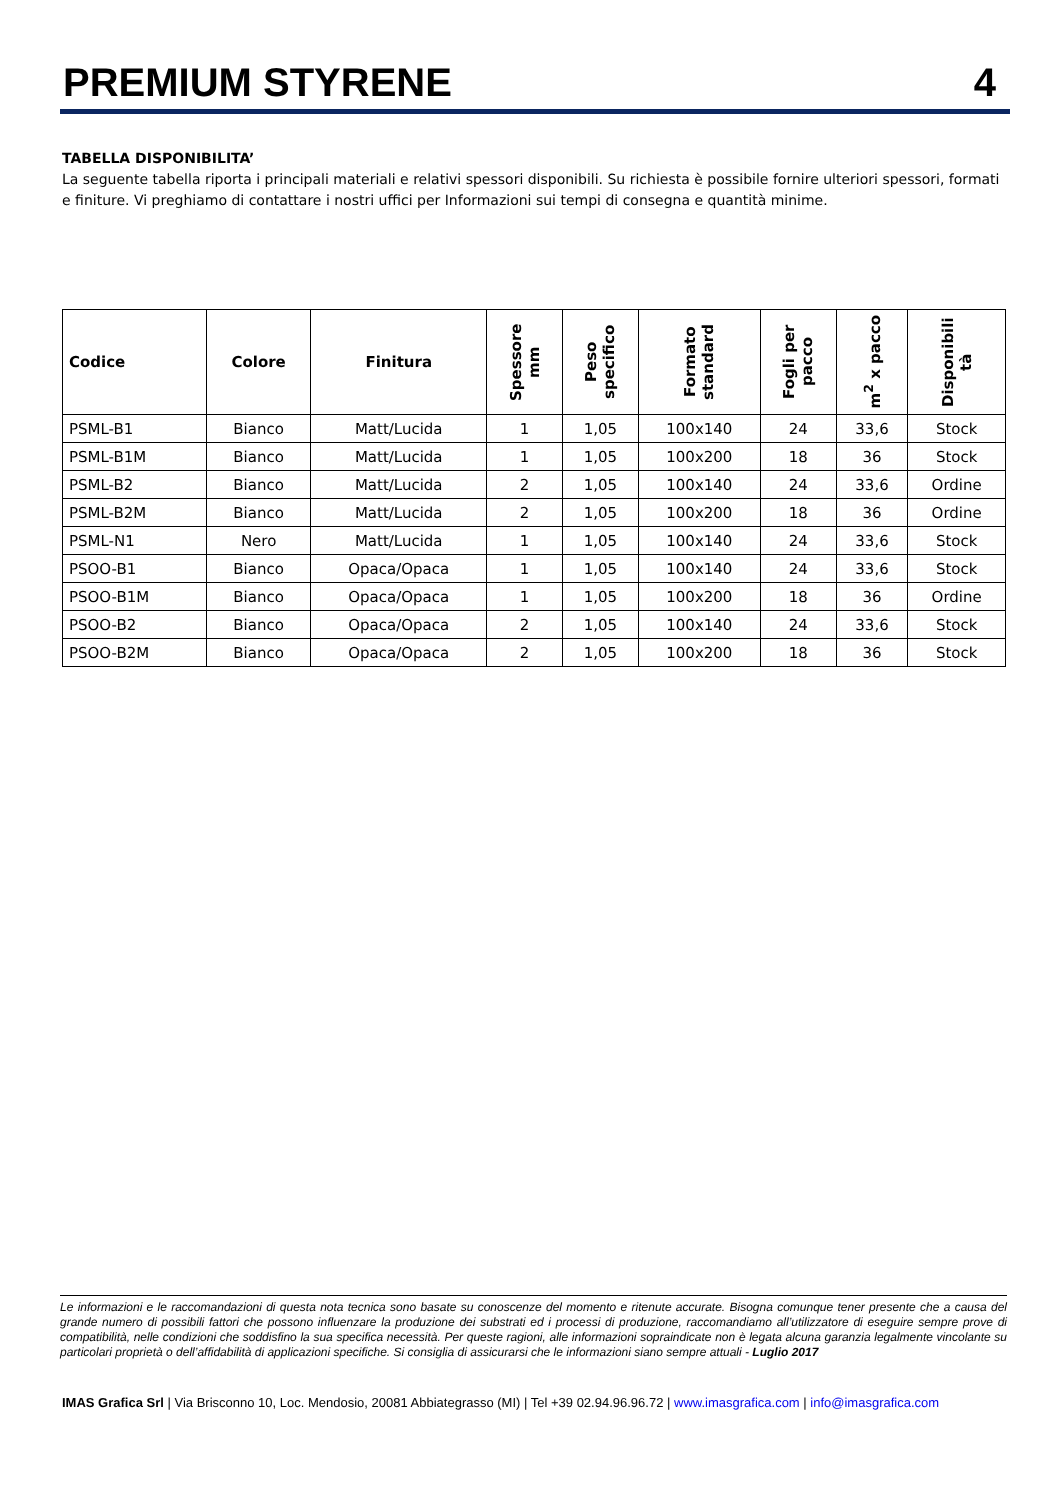PREMIUM STYRENE
4
TABELLA DISPONIBILITA’
La seguente tabella riporta i principali materiali e relativi spessori disponibili. Su richiesta è possibile fornire ulteriori spessori, formati e finiture. Vi preghiamo di contattare i nostri uffici per Informazioni sui tempi di consegna e quantità minime.
| Codice | Colore | Finitura | Spessore mm | Peso specifico | Formato standard | Fogli per pacco | m<sup>2</sup> x pacco | Disponibili tà |
| --- | --- | --- | --- | --- | --- | --- | --- | --- |
| PSML-B1 | Bianco | Matt/Lucida | 1 | 1,05 | 100x140 | 24 | 33,6 | Stock |
| PSML-B1M | Bianco | Matt/Lucida | 1 | 1,05 | 100x200 | 18 | 36 | Stock |
| PSML-B2 | Bianco | Matt/Lucida | 2 | 1,05 | 100x140 | 24 | 33,6 | Ordine |
| PSML-B2M | Bianco | Matt/Lucida | 2 | 1,05 | 100x200 | 18 | 36 | Ordine |
| PSML-N1 | Nero | Matt/Lucida | 1 | 1,05 | 100x140 | 24 | 33,6 | Stock |
| PSOO-B1 | Bianco | Opaca/Opaca | 1 | 1,05 | 100x140 | 24 | 33,6 | Stock |
| PSOO-B1M | Bianco | Opaca/Opaca | 1 | 1,05 | 100x200 | 18 | 36 | Ordine |
| PSOO-B2 | Bianco | Opaca/Opaca | 2 | 1,05 | 100x140 | 24 | 33,6 | Stock |
| PSOO-B2M | Bianco | Opaca/Opaca | 2 | 1,05 | 100x200 | 18 | 36 | Stock |
Le informazioni e le raccomandazioni di questa nota tecnica sono basate su conoscenze del momento e ritenute accurate. Bisogna comunque tener presente che a causa del grande numero di possibili fattori che possono influenzare la produzione dei substrati ed i processi di produzione, raccomandiamo all’utilizzatore di eseguire sempre prove di compatibilità, nelle condizioni che soddisfino la sua specifica necessità. Per queste ragioni, alle informazioni sopraindicate non è legata alcuna garanzia legalmente vincolante su particolari proprietà o dell’affidabilità di applicazioni specifiche. Si consiglia di assicurarsi che le informazioni siano sempre attuali - Luglio 2017
IMAS Grafica Srl | Via Brisconno 10, Loc. Mendosio, 20081 Abbiategrasso (MI) | Tel +39 02.94.96.96.72 | www.imasgrafica.com | info@imasgrafica.com